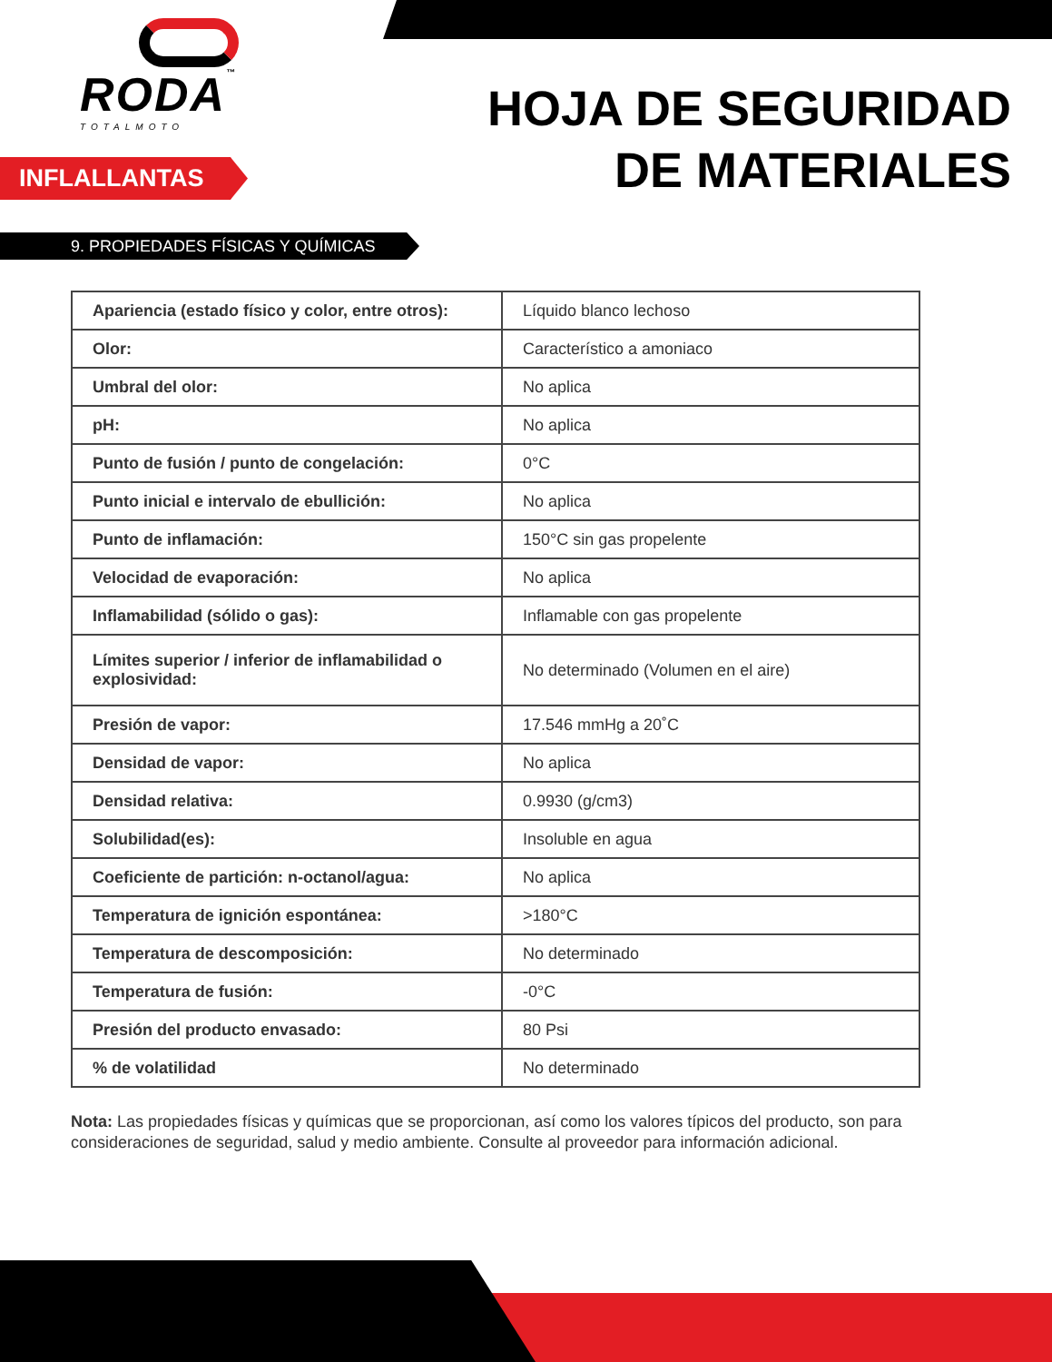RODA™
TOTALMOTO
HOJA DE SEGURIDAD
DE MATERIALES
INFLALLANTAS
9. PROPIEDADES FÍSICAS Y QUÍMICAS
| Apariencia (estado físico y color, entre otros): | Líquido blanco lechoso |
| Olor: | Característico a amoniaco |
| Umbral del olor: | No aplica |
| pH: | No aplica |
| Punto de fusión / punto de congelación: | 0°C |
| Punto inicial e intervalo de ebullición: | No aplica |
| Punto de inflamación: | 150°C sin gas propelente |
| Velocidad de evaporación: | No aplica |
| Inflamabilidad (sólido o gas): | Inflamable con gas propelente |
| Límites superior / inferior de inflamabilidad o explosividad: | No determinado (Volumen en el aire) |
| Presión de vapor: | 17.546 mmHg a 20˚C |
| Densidad de vapor: | No aplica |
| Densidad relativa: | 0.9930 (g/cm3) |
| Solubilidad(es): | Insoluble en agua |
| Coeficiente de partición: n-octanol/agua: | No aplica |
| Temperatura de ignición espontánea: | >180°C |
| Temperatura de descomposición: | No determinado |
| Temperatura de fusión: | -0°C |
| Presión del producto envasado: | 80 Psi |
| % de volatilidad | No determinado |
Nota: Las propiedades físicas y químicas que se proporcionan, así como los valores típicos del producto, son para consideraciones de seguridad, salud y medio ambiente. Consulte al proveedor para información adicional.